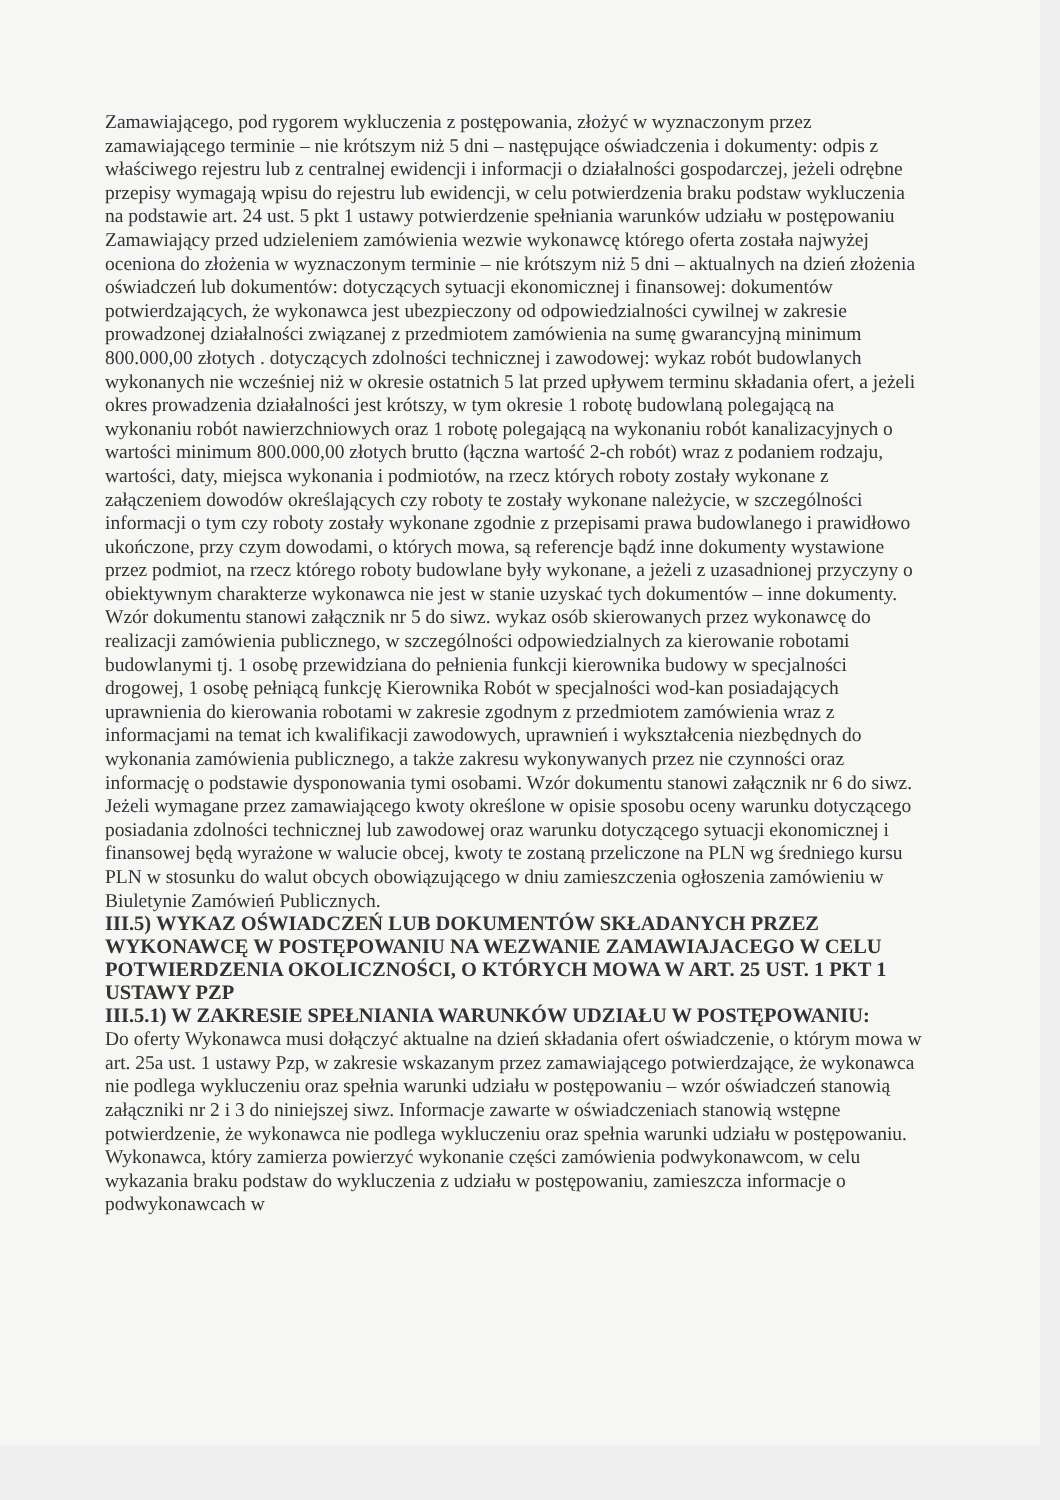Zamawiającego, pod rygorem wykluczenia z postępowania, złożyć w wyznaczonym przez zamawiającego terminie – nie krótszym niż 5 dni – następujące oświadczenia i dokumenty: odpis z właściwego rejestru lub z centralnej ewidencji i informacji o działalności gospodarczej, jeżeli odrębne przepisy wymagają wpisu do rejestru lub ewidencji, w celu potwierdzenia braku podstaw wykluczenia na podstawie art. 24 ust. 5 pkt 1 ustawy potwierdzenie spełniania warunków udziału w postępowaniu Zamawiający przed udzieleniem zamówienia wezwie wykonawcę którego oferta została najwyżej oceniona do złożenia w wyznaczonym terminie – nie krótszym niż 5 dni – aktualnych na dzień złożenia oświadczeń lub dokumentów: dotyczących sytuacji ekonomicznej i finansowej: dokumentów potwierdzających, że wykonawca jest ubezpieczony od odpowiedzialności cywilnej w zakresie prowadzonej działalności związanej z przedmiotem zamówienia na sumę gwarancyjną minimum 800.000,00 złotych . dotyczących zdolności technicznej i zawodowej: wykaz robót budowlanych wykonanych nie wcześniej niż w okresie ostatnich 5 lat przed upływem terminu składania ofert, a jeżeli okres prowadzenia działalności jest krótszy, w tym okresie 1 robotę budowlaną polegającą na wykonaniu robót nawierzchniowych oraz 1 robotę polegającą na wykonaniu robót kanalizacyjnych o wartości minimum 800.000,00 złotych brutto (łączna wartość 2-ch robót) wraz z podaniem rodzaju, wartości, daty, miejsca wykonania i podmiotów, na rzecz których roboty zostały wykonane z załączeniem dowodów określających czy roboty te zostały wykonane należycie, w szczególności informacji o tym czy roboty zostały wykonane zgodnie z przepisami prawa budowlanego i prawidłowo ukończone, przy czym dowodami, o których mowa, są referencje bądź inne dokumenty wystawione przez podmiot, na rzecz którego roboty budowlane były wykonane, a jeżeli z uzasadnionej przyczyny o obiektywnym charakterze wykonawca nie jest w stanie uzyskać tych dokumentów – inne dokumenty. Wzór dokumentu stanowi załącznik nr 5 do siwz. wykaz osób skierowanych przez wykonawcę do realizacji zamówienia publicznego, w szczególności odpowiedzialnych za kierowanie robotami budowlanymi tj. 1 osobę przewidziana do pełnienia funkcji kierownika budowy w specjalności drogowej, 1 osobę pełniącą funkcję Kierownika Robót w specjalności wod-kan posiadających uprawnienia do kierowania robotami w zakresie zgodnym z przedmiotem zamówienia wraz z informacjami na temat ich kwalifikacji zawodowych, uprawnień i wykształcenia niezbędnych do wykonania zamówienia publicznego, a także zakresu wykonywanych przez nie czynności oraz informację o podstawie dysponowania tymi osobami. Wzór dokumentu stanowi załącznik nr 6 do siwz. Jeżeli wymagane przez zamawiającego kwoty określone w opisie sposobu oceny warunku dotyczącego posiadania zdolności technicznej lub zawodowej oraz warunku dotyczącego sytuacji ekonomicznej i finansowej będą wyrażone w walucie obcej, kwoty te zostaną przeliczone na PLN wg średniego kursu PLN w stosunku do walut obcych obowiązującego w dniu zamieszczenia ogłoszenia zamówieniu w Biuletynie Zamówień Publicznych.
III.5) WYKAZ OŚWIADCZEŃ LUB DOKUMENTÓW SKŁADANYCH PRZEZ WYKONAWCĘ W POSTĘPOWANIU NA WEZWANIE ZAMAWIAJACEGO W CELU POTWIERDZENIA OKOLICZNOŚCI, O KTÓRYCH MOWA W ART. 25 UST. 1 PKT 1 USTAWY PZP
III.5.1) W ZAKRESIE SPEŁNIANIA WARUNKÓW UDZIAŁU W POSTĘPOWANIU:
Do oferty Wykonawca musi dołączyć aktualne na dzień składania ofert oświadczenie, o którym mowa w art. 25a ust. 1 ustawy Pzp, w zakresie wskazanym przez zamawiającego potwierdzające, że wykonawca nie podlega wykluczeniu oraz spełnia warunki udziału w postępowaniu – wzór oświadczeń stanowią załączniki nr 2 i 3 do niniejszej siwz. Informacje zawarte w oświadczeniach stanowią wstępne potwierdzenie, że wykonawca nie podlega wykluczeniu oraz spełnia warunki udziału w postępowaniu. Wykonawca, który zamierza powierzyć wykonanie części zamówienia podwykonawcom, w celu wykazania braku podstaw do wykluczenia z udziału w postępowaniu, zamieszcza informacje o podwykonawcach w